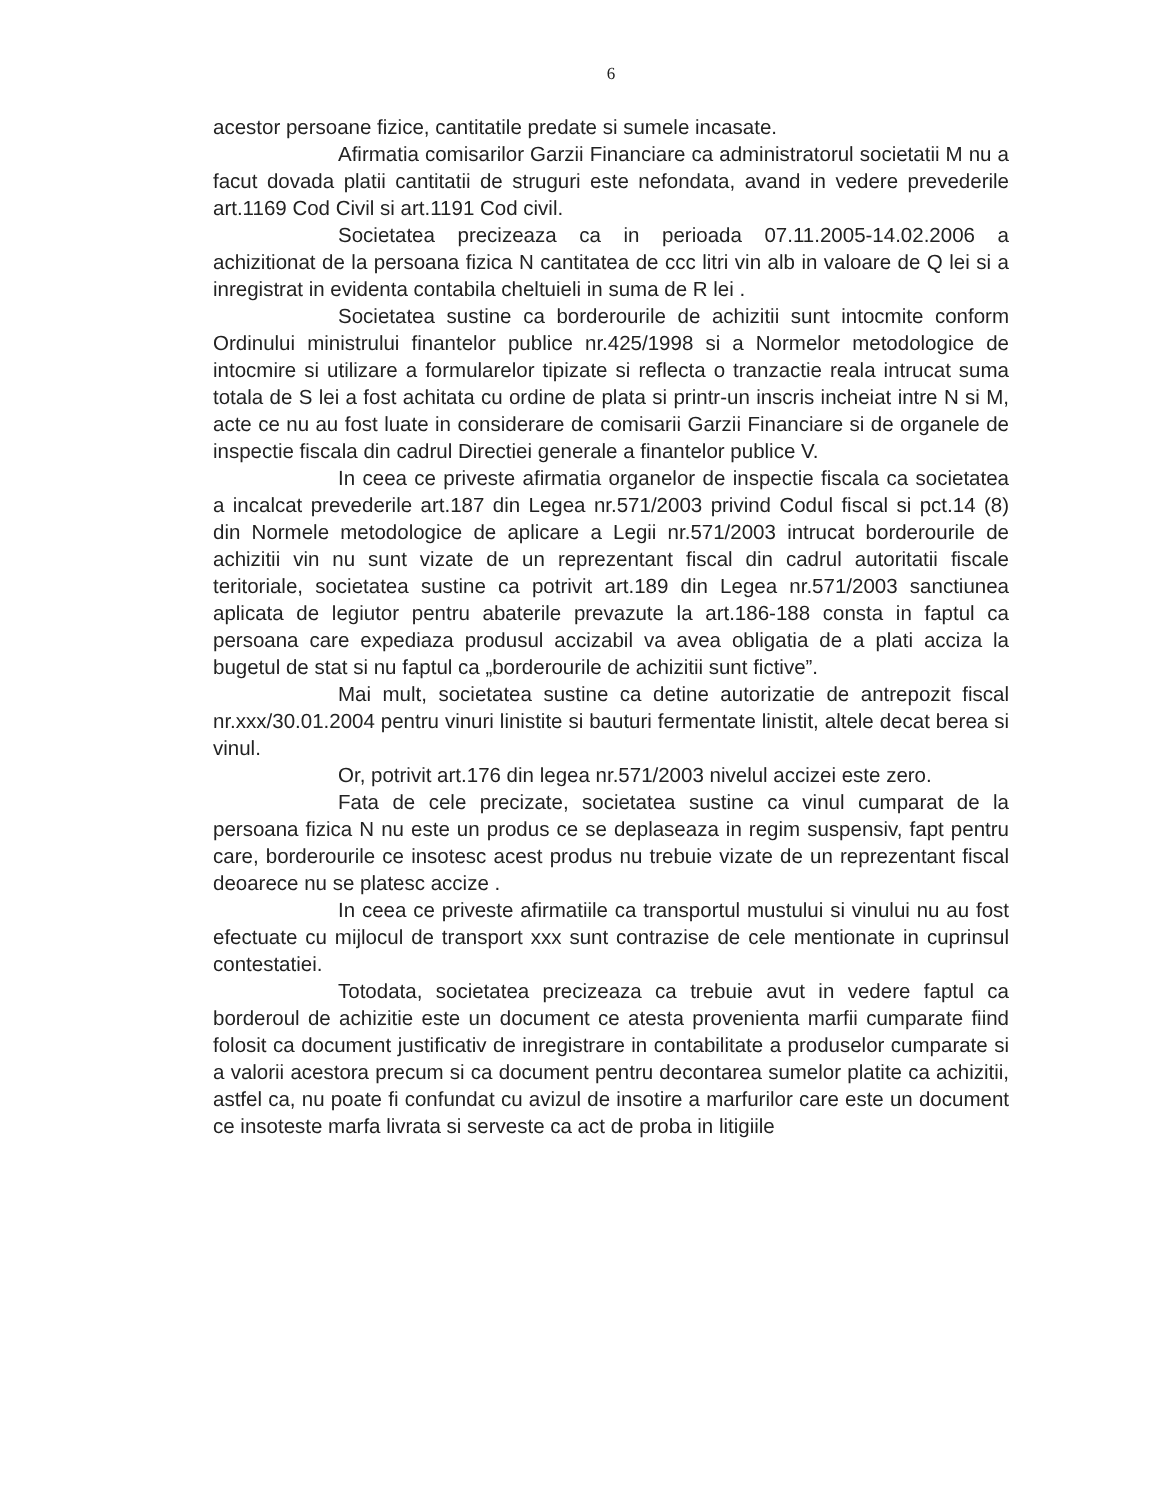6
acestor persoane fizice, cantitatile predate si sumele incasate.
Afirmatia comisarilor Garzii Financiare ca administratorul societatii M nu a facut dovada platii cantitatii de struguri este nefondata, avand in vedere prevederile art.1169 Cod Civil si art.1191 Cod civil.
Societatea precizeaza ca in perioada 07.11.2005-14.02.2006 a achizitionat de la persoana fizica N cantitatea de ccc litri vin alb in valoare de Q lei si a inregistrat in evidenta contabila cheltuieli in suma de R lei .
Societatea sustine ca borderourile de achizitii sunt intocmite conform Ordinului ministrului finantelor publice nr.425/1998 si a Normelor metodologice de intocmire si utilizare a formularelor tipizate si reflecta o tranzactie reala intrucat suma totala de S lei a fost achitata cu ordine de plata si printr-un inscris incheiat intre N si M, acte ce nu au fost luate in considerare de comisarii Garzii Financiare si de organele de inspectie fiscala din cadrul Directiei generale a finantelor publice V.
In ceea ce priveste afirmatia organelor de inspectie fiscala ca societatea a incalcat prevederile art.187 din Legea nr.571/2003 privind Codul fiscal si pct.14 (8) din Normele metodologice de aplicare a Legii nr.571/2003 intrucat borderourile de achizitii vin nu sunt vizate de un reprezentant fiscal din cadrul autoritatii fiscale teritoriale, societatea sustine ca potrivit art.189 din Legea nr.571/2003 sanctiunea aplicata de legiutor pentru abaterile prevazute la art.186-188 consta in faptul ca persoana care expediaza produsul accizabil va avea obligatia de a plati acciza la bugetul de stat si nu faptul ca „borderourile de achizitii sunt fictive”.
Mai mult, societatea sustine ca detine autorizatie de antrepozit fiscal nr.xxx/30.01.2004 pentru vinuri linistite si bauturi fermentate linistit, altele decat berea si vinul.
Or, potrivit art.176 din legea nr.571/2003 nivelul accizei este zero.
Fata de cele precizate, societatea sustine ca vinul cumparat de la persoana fizica N nu este un produs ce se deplaseaza in regim suspensiv, fapt pentru care, borderourile ce insotesc acest produs nu trebuie vizate de un reprezentant fiscal deoarece nu se platesc accize .
In ceea ce priveste afirmatiile ca transportul mustului si vinului nu au fost efectuate cu mijlocul de transport xxx sunt contrazise de cele mentionate in cuprinsul contestatiei.
Totodata, societatea precizeaza ca trebuie avut in vedere faptul ca borderoul de achizitie este un document ce atesta provenienta marfii cumparate fiind folosit ca document justificativ de inregistrare in contabilitate a produselor cumparate si a valorii acestora precum si ca document pentru decontarea sumelor platite ca achizitii, astfel ca, nu poate fi confundat cu avizul de insotire a marfurilor care este un document ce insoteste marfa livrata si serveste ca act de proba in litigiile